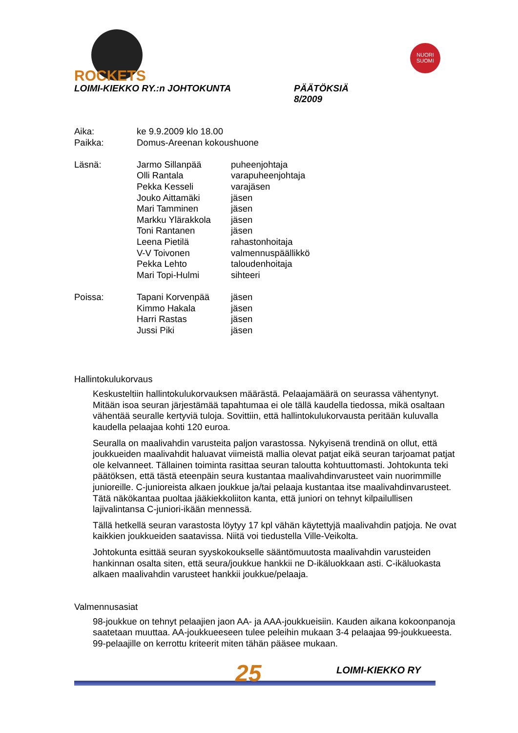ROCKETS
NUORI
SUOMI
LOIMI-KIEKKO RY.:n JOHTOKUNTA PÄÄTÖKSIÄ
8/2009
| Aika: | ke 9.9.2009 klo 18.00 | |
| Paikka: | Domus-Areenan kokoushuone | |
| Läsnä: | Jarmo Sillanpää | puheenjohtaja |
| | Olli Rantala | varapuheenjohtaja |
| | Pekka Kesseli | varajäsen |
| | Jouko Aittamäki | jäsen |
| | Mari Tamminen | jäsen |
| | Markku Ylärakkola | jäsen |
| | Toni Rantanen | jäsen |
| | Leena Pietilä | rahastonhoitaja |
| | V-V Toivonen | valmennuspäällikkö |
| | Pekka Lehto | taloudenhoitaja |
| | Mari Topi-Hulmi | sihteeri |
| Poissa: | Tapani Korvenpää | jäsen |
| | Kimmo Hakala | jäsen |
| | Harri Rastas | jäsen |
| | Jussi Piki | jäsen |
Hallintokulukorvaus
Keskusteltiin hallintokulukorvauksen määrästä. Pelaajamäärä on seurassa vähentynyt. Mitään isoa seuran järjestämää tapahtumaa ei ole tällä kaudella tiedossa, mikä osaltaan vähentää seuralle kertyviä tuloja. Sovittiin, että hallintokulukorvausta peritään kuluvalla kaudella pelaajaa kohti 120 euroa.
Seuralla on maalivahdin varusteita paljon varastossa. Nykyisenä trendinä on ollut, että joukkueiden maalivahdit haluavat viimeistä mallia olevat patjat eikä seuran tarjoamat patjat ole kelvanneet. Tällainen toiminta rasittaa seuran taloutta kohtuuttomasti. Johtokunta teki päätöksen, että tästä eteenpäin seura kustantaa maalivahdinvarusteet vain nuorimmille junioreille. C-junioreista alkaen joukkue ja/tai pelaaja kustantaa itse maalivahdinvarusteet. Tätä näkökantaa puoltaa jääkiekkoliiton kanta, että juniori on tehnyt kilpailullisen lajivalintansa C-juniori-ikään mennessä.
Tällä hetkellä seuran varastosta löytyy 17 kpl vähän käytettyjä maalivahdin patjoja. Ne ovat kaikkien joukkueiden saatavissa. Niitä voi tiedustella Ville-Veikolta.
Johtokunta esittää seuran syyskokoukselle sääntömuutosta maalivahdin varusteiden hankinnan osalta siten, että seura/joukkue hankkii ne D-ikäluokkaan asti. C-ikäluokasta alkaen maalivahdin varusteet hankkii joukkue/pelaaja.
Valmennusasiat
98-joukkue on tehnyt pelaajien jaon AA- ja AAA-joukkueisiin. Kauden aikana kokoonpanoja saatetaan muuttaa. AA-joukkueeseen tulee peleihin mukaan 3-4 pelaajaa 99-joukkueesta. 99-pelaajille on kerrottu kriteerit miten tähän pääsee mukaan.
25
LOIMI-KIEKKO RY